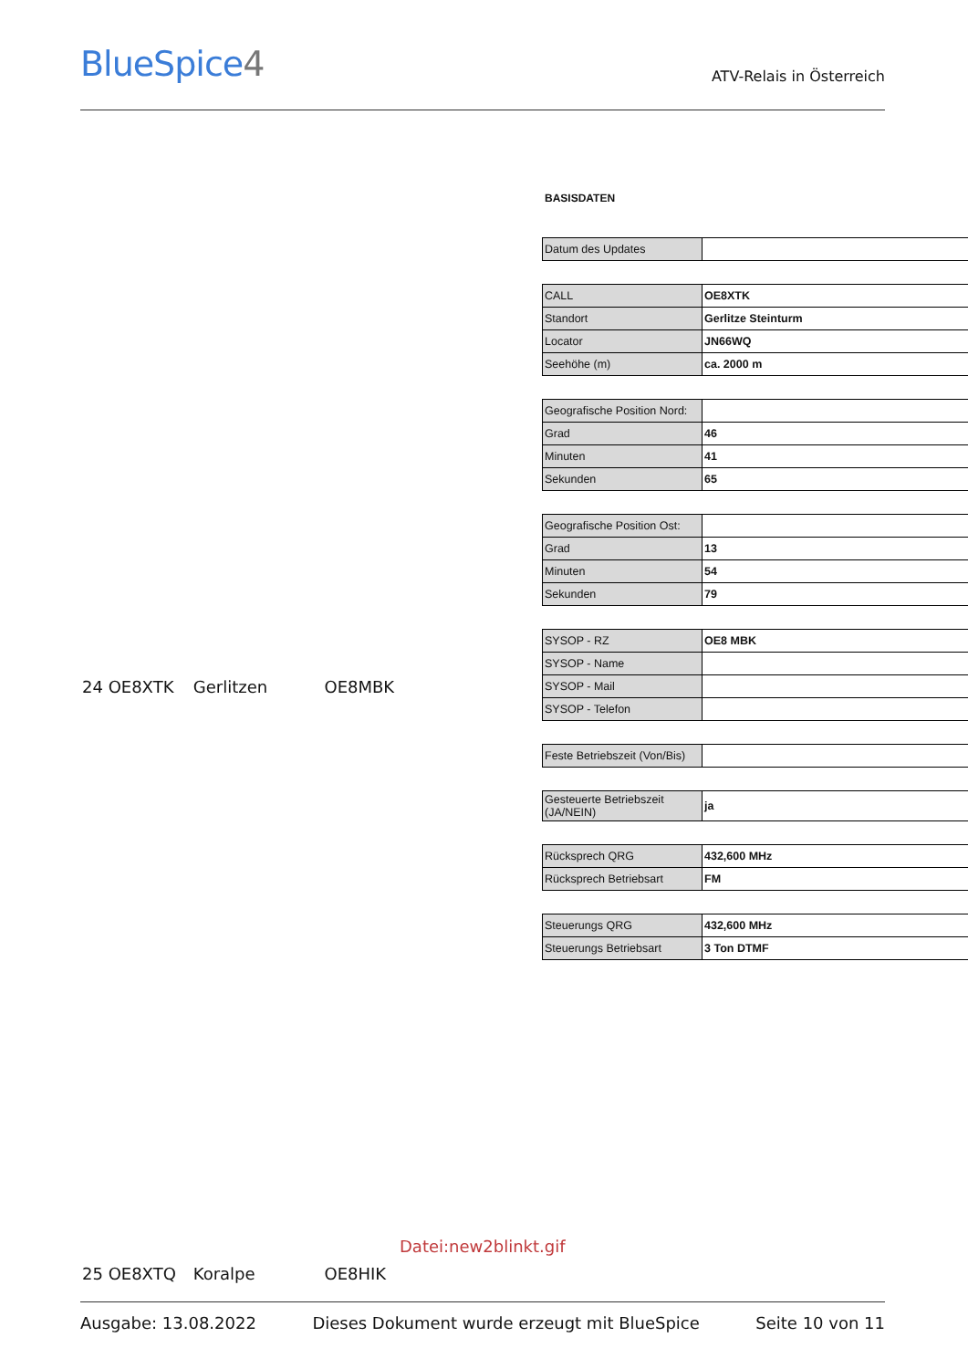BlueSpice4
ATV-Relais in Österreich
BASISDATEN
| Datum des Updates | |
| CALL | OE8XTK |
| Standort | Gerlitze Steinturm |
| Locator | JN66WQ |
| Seehöhe (m) | ca. 2000 m |
| Geografische Position Nord: | |
| Grad | 46 |
| Minuten | 41 |
| Sekunden | 65 |
| Geografische Position Ost: | |
| Grad | 13 |
| Minuten | 54 |
| Sekunden | 79 |
| SYSOP - RZ | OE8 MBK |
| SYSOP - Name | |
| SYSOP - Mail | |
| SYSOP - Telefon | |
| Feste Betriebszeit (Von/Bis) | |
| Gesteuerte Betriebszeit (JA/NEIN) | ja |
| Rücksprech QRG | 432,600 MHz |
| Rücksprech Betriebsart | FM |
| Steuerungs QRG | 432,600 MHz |
| Steuerungs Betriebsart | 3 Ton DTMF |
24 OE8XTK Gerlitzen OE8MBK
Datei:new2blinkt.gif
25 OE8XTQ Koralpe OE8HIK
Ausgabe: 13.08.2022 Dieses Dokument wurde erzeugt mit BlueSpice Seite 10 von 11